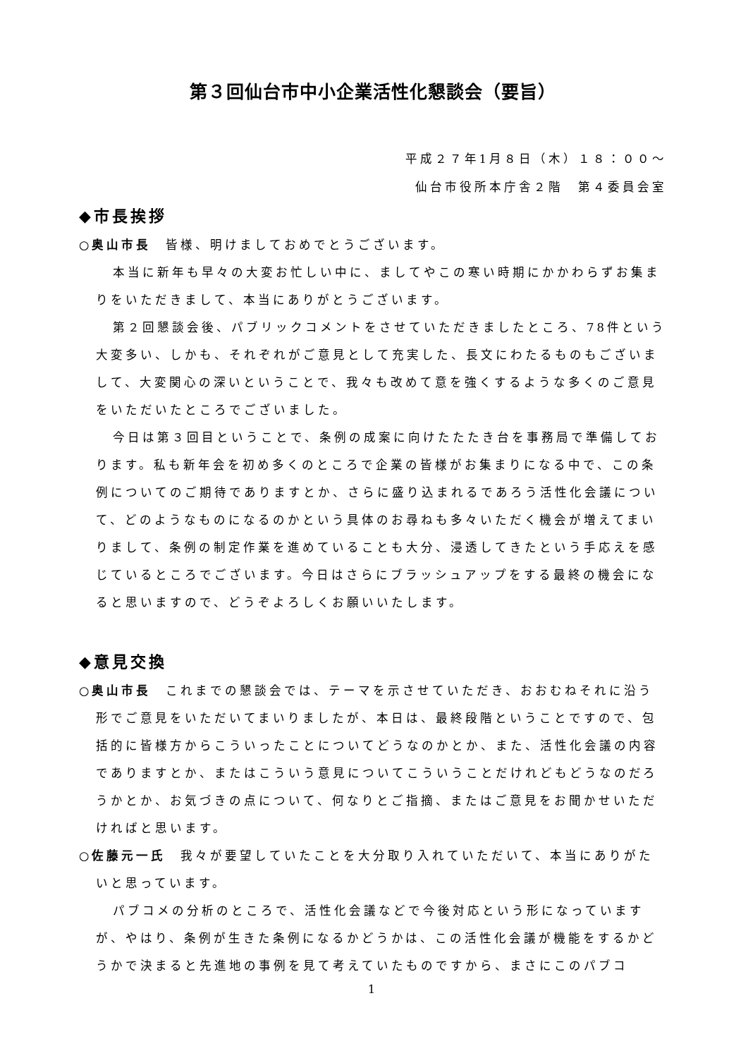第３回仙台市中小企業活性化懇談会（要旨）
平成２７年1月８日（木）１８：００～
仙台市役所本庁舎２階　第４委員会室
◆市長挨拶
○奥山市長　皆様、明けましておめでとうございます。
本当に新年も早々の大変お忙しい中に、ましてやこの寒い時期にかかわらずお集まりをいただきまして、本当にありがとうございます。
第２回懇談会後、パブリックコメントをさせていただきましたところ、78件という大変多い、しかも、それぞれがご意見として充実した、長文にわたるものもございまして、大変関心の深いということで、我々も改めて意を強くするような多くのご意見をいただいたところでございました。
今日は第３回目ということで、条例の成案に向けたたたき台を事務局で準備しております。私も新年会を初め多くのところで企業の皆様がお集まりになる中で、この条例についてのご期待でありますとか、さらに盛り込まれるであろう活性化会議について、どのようなものになるのかという具体のお尋ねも多々いただく機会が増えてまいりまして、条例の制定作業を進めていることも大分、浸透してきたという手応えを感じているところでございます。今日はさらにブラッシュアップをする最終の機会になると思いますので、どうぞよろしくお願いいたします。
◆意見交換
○奥山市長　これまでの懇談会では、テーマを示させていただき、おおむねそれに沿う形でご意見をいただいてまいりましたが、本日は、最終段階ということですので、包括的に皆様方からこういったことについてどうなのかとか、また、活性化会議の内容でありますとか、またはこういう意見についてこういうことだけれどもどうなのだろうかとか、お気づきの点について、何なりとご指摘、またはご意見をお聞かせいただければと思います。
○佐藤元一氏　我々が要望していたことを大分取り入れていただいて、本当にありがたいと思っています。
パブコメの分析のところで、活性化会議などで今後対応という形になっていますが、やはり、条例が生きた条例になるかどうかは、この活性化会議が機能をするかどうかで決まると先進地の事例を見て考えていたものですから、まさにこのパブコ
1